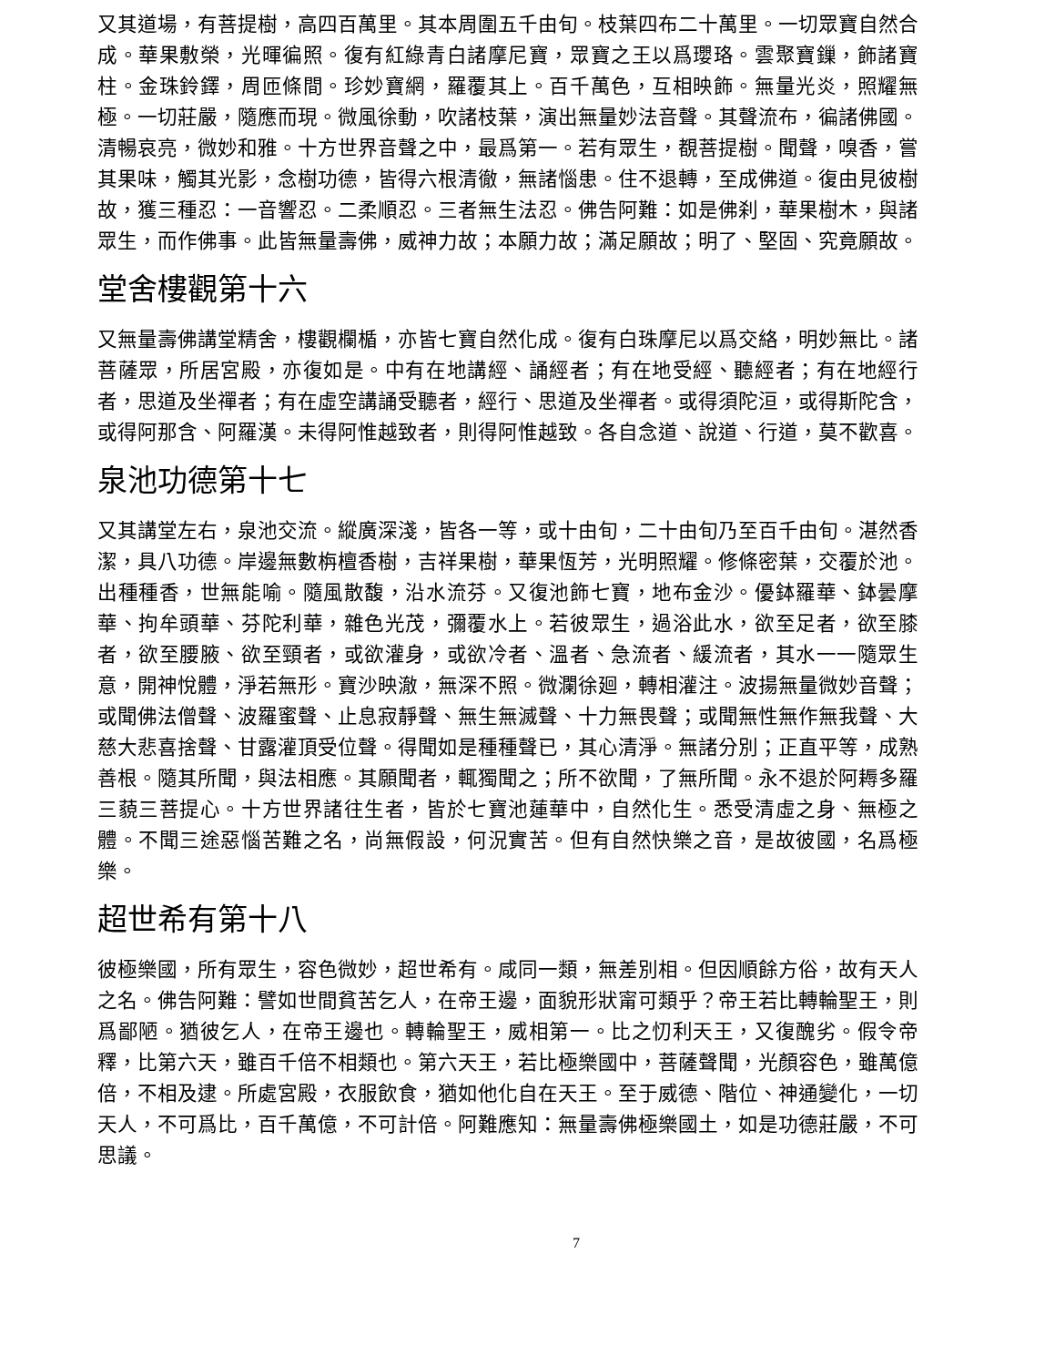又其道場，有菩提樹，高四百萬里。其本周圍五千由旬。枝葉四布二十萬里。一切眾寶自然合成。華果敷榮，光暉徧照。復有紅綠青白諸摩尼寶，眾寶之王以爲瓔珞。雲聚寶鏁，飾諸寶柱。金珠鈴鐸，周匝條間。珍妙寶網，羅覆其上。百千萬色，互相映飾。無量光炎，照耀無極。一切莊嚴，隨應而現。微風徐動，吹諸枝葉，演出無量妙法音聲。其聲流布，徧諸佛國。清暢哀亮，微妙和雅。十方世界音聲之中，最爲第一。若有眾生，覩菩提樹。聞聲，嗅香，嘗其果味，觸其光影，念樹功德，皆得六根清徹，無諸惱患。住不退轉，至成佛道。復由見彼樹故，獲三種忍：一音響忍。二柔順忍。三者無生法忍。佛告阿難：如是佛刹，華果樹木，與諸眾生，而作佛事。此皆無量壽佛，威神力故；本願力故；滿足願故；明了、堅固、究竟願故。
堂舍樓觀第十六
又無量壽佛講堂精舍，樓觀欄楯，亦皆七寶自然化成。復有白珠摩尼以爲交絡，明妙無比。諸菩薩眾，所居宮殿，亦復如是。中有在地講經、誦經者；有在地受經、聽經者；有在地經行者，思道及坐禪者；有在虛空講誦受聽者，經行、思道及坐禪者。或得須陀洹，或得斯陀含，或得阿那含、阿羅漢。未得阿惟越致者，則得阿惟越致。各自念道、說道、行道，莫不歡喜。
泉池功德第十七
又其講堂左右，泉池交流。縱廣深淺，皆各一等，或十由旬，二十由旬乃至百千由旬。湛然香潔，具八功德。岸邊無數栴檀香樹，吉祥果樹，華果恆芳，光明照耀。修條密葉，交覆於池。出種種香，世無能喻。隨風散馥，沿水流芬。又復池飾七寶，地布金沙。優鉢羅華、鉢曇摩華、拘牟頭華、芬陀利華，雜色光茂，彌覆水上。若彼眾生，過浴此水，欲至足者，欲至膝者，欲至腰腋、欲至頸者，或欲灌身，或欲冷者、溫者、急流者、緩流者，其水一一隨眾生意，開神悅體，淨若無形。寶沙映澈，無深不照。微瀾徐廻，轉相灌注。波揚無量微妙音聲；或聞佛法僧聲、波羅蜜聲、止息寂靜聲、無生無滅聲、十力無畏聲；或聞無性無作無我聲、大慈大悲喜捨聲、甘露灌頂受位聲。得聞如是種種聲已，其心清淨。無諸分別；正直平等，成熟善根。隨其所聞，與法相應。其願聞者，輒獨聞之；所不欲聞，了無所聞。永不退於阿耨多羅三藐三菩提心。十方世界諸往生者，皆於七寶池蓮華中，自然化生。悉受清虛之身、無極之體。不聞三途惡惱苦難之名，尚無假設，何況實苦。但有自然快樂之音，是故彼國，名爲極樂。
超世希有第十八
彼極樂國，所有眾生，容色微妙，超世希有。咸同一類，無差別相。但因順餘方俗，故有天人之名。佛告阿難：譬如世間貧苦乞人，在帝王邊，面貌形狀甯可類乎？帝王若比轉輪聖王，則爲鄙陋。猶彼乞人，在帝王邊也。轉輪聖王，威相第一。比之忉利天王，又復醜劣。假令帝釋，比第六天，雖百千倍不相類也。第六天王，若比極樂國中，菩薩聲聞，光顏容色，雖萬億倍，不相及逮。所處宮殿，衣服飲食，猶如他化自在天王。至于威德、階位、神通變化，一切天人，不可爲比，百千萬億，不可計倍。阿難應知：無量壽佛極樂國土，如是功德莊嚴，不可思議。
7